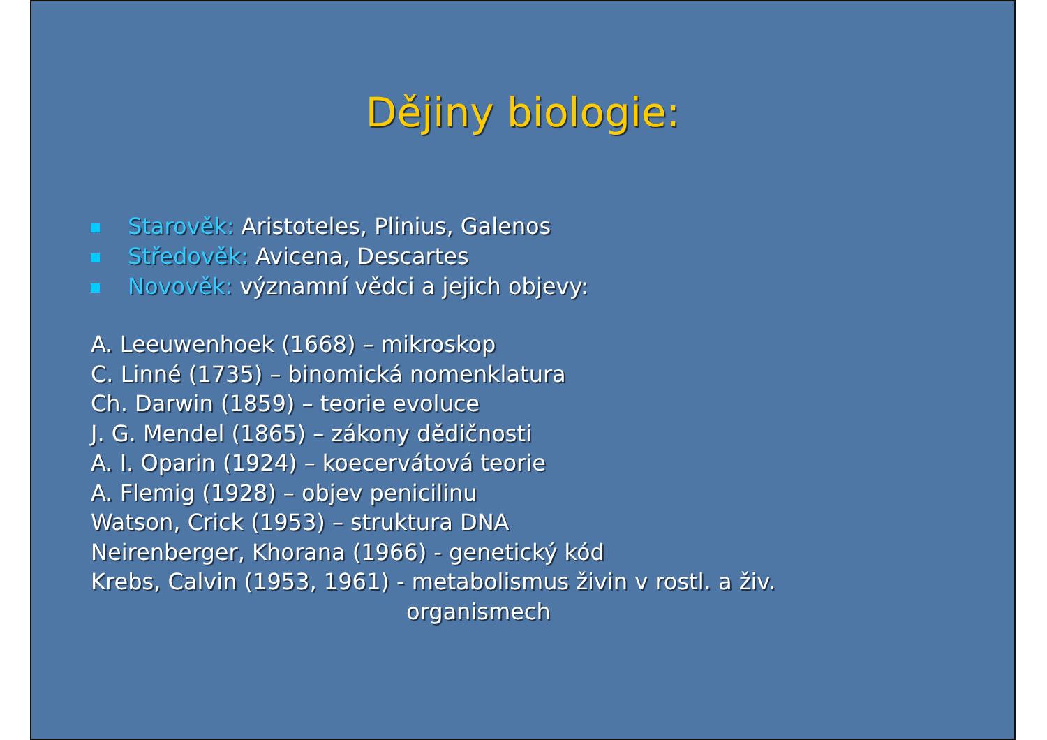Dějiny biologie:
Starověk: Aristoteles, Plinius, Galenos
Středověk: Avicena, Descartes
Novověk: významní vědci a jejich objevy:
A. Leeuwenhoek (1668) – mikroskop
C. Linné (1735) – binomická nomenklatura
Ch. Darwin (1859) – teorie evoluce
J. G. Mendel (1865) – zákony dědičnosti
A. I. Oparin (1924) – koecervátová teorie
A. Flemig (1928) – objev penicilinu
Watson, Crick (1953) – struktura DNA
Neirenberger, Khorana (1966) - genetický kód
Krebs, Calvin (1953, 1961) - metabolismus živin v rostl. a živ.
organismech